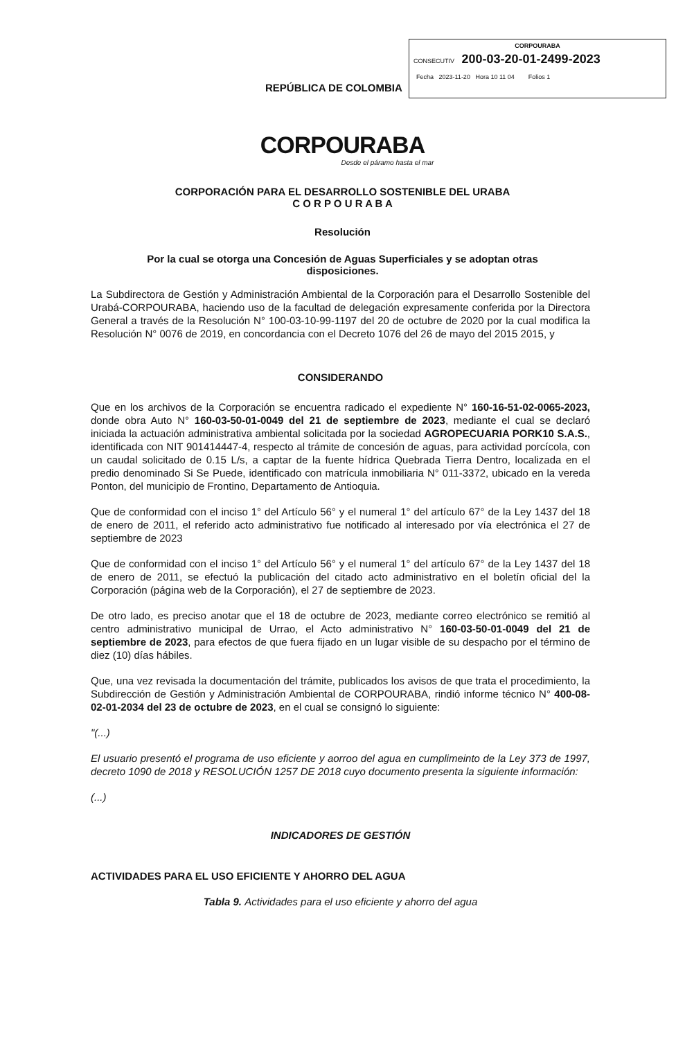CORPOURABA
CONSECUTIV 200-03-20-01-2499-2023
Fecha 2023-11-20 Hora 10 11 04 Folios 1
REPÚBLICA DE COLOMBIA
CORPOURABA
Desde el páramo hasta el mar
CORPORACIÓN PARA EL DESARROLLO SOSTENIBLE DEL URABA
C O R P O U R A B A
Resolución
Por la cual se otorga una Concesión de Aguas Superficiales y se adoptan otras
disposiciones.
La Subdirectora de Gestión y Administración Ambiental de la Corporación para el Desarrollo Sostenible del Urabá-CORPOURABA, haciendo uso de la facultad de delegación expresamente conferida por la Directora General a través de la Resolución N° 100-03-10-99-1197 del 20 de octubre de 2020 por la cual modifica la Resolución N° 0076 de 2019, en concordancia con el Decreto 1076 del 26 de mayo del 2015 2015, y
CONSIDERANDO
Que en los archivos de la Corporación se encuentra radicado el expediente N° 160-16-51-02-0065-2023, donde obra Auto N° 160-03-50-01-0049 del 21 de septiembre de 2023, mediante el cual se declaró iniciada la actuación administrativa ambiental solicitada por la sociedad AGROPECUARIA PORK10 S.A.S., identificada con NIT 901414447-4, respecto al trámite de concesión de aguas, para actividad porcícola, con un caudal solicitado de 0.15 L/s, a captar de la fuente hídrica Quebrada Tierra Dentro, localizada en el predio denominado Si Se Puede, identificado con matrícula inmobiliaria N° 011-3372, ubicado en la vereda Ponton, del municipio de Frontino, Departamento de Antioquia.
Que de conformidad con el inciso 1° del Artículo 56° y el numeral 1° del artículo 67° de la Ley 1437 del 18 de enero de 2011, el referido acto administrativo fue notificado al interesado por vía electrónica el 27 de septiembre de 2023
Que de conformidad con el inciso 1° del Artículo 56° y el numeral 1° del artículo 67° de la Ley 1437 del 18 de enero de 2011, se efectuó la publicación del citado acto administrativo en el boletín oficial del la Corporación (página web de la Corporación), el 27 de septiembre de 2023.
De otro lado, es preciso anotar que el 18 de octubre de 2023, mediante correo electrónico se remitió al centro administrativo municipal de Urrao, el Acto administrativo N° 160-03-50-01-0049 del 21 de septiembre de 2023, para efectos de que fuera fijado en un lugar visible de su despacho por el término de diez (10) días hábiles.
Que, una vez revisada la documentación del trámite, publicados los avisos de que trata el procedimiento, la Subdirección de Gestión y Administración Ambiental de CORPOURABA, rindió informe técnico N° 400-08-02-01-2034 del 23 de octubre de 2023, en el cual se consignó lo siguiente:
"(...)
El usuario presentó el programa de uso eficiente y aorroo del agua en cumplimeinto de la Ley 373 de 1997, decreto 1090 de 2018 y RESOLUCIÓN 1257 DE 2018 cuyo documento presenta la siguiente información:
(...)
INDICADORES DE GESTIÓN
ACTIVIDADES PARA EL USO EFICIENTE Y AHORRO DEL AGUA
Tabla 9. Actividades para el uso eficiente y ahorro del agua